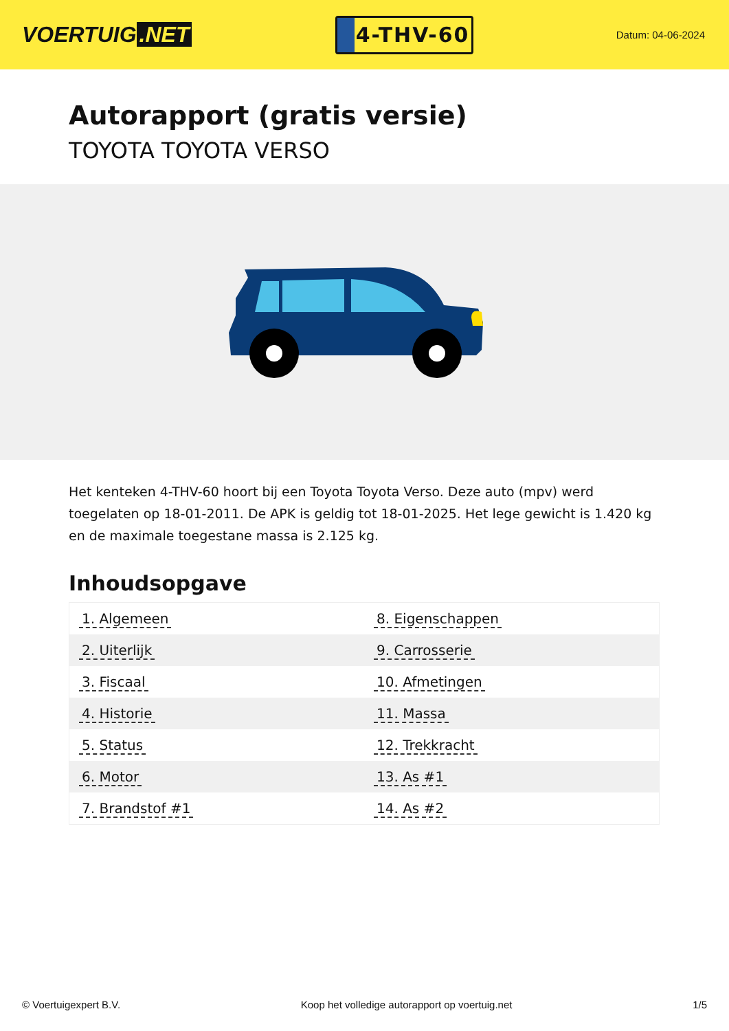VOERTUIG.NET
4-THV-60
Datum: 04-06-2024
Autorapport (gratis versie)
TOYOTA TOYOTA VERSO
Het kenteken 4-THV-60 hoort bij een Toyota Toyota Verso. Deze auto (mpv) werd toegelaten op 18-01-2011. De APK is geldig tot 18-01-2025. Het lege gewicht is 1.420 kg en de maximale toegestane massa is 2.125 kg.
Inhoudsopgave
| 1. Algemeen | 8. Eigenschappen |
| 2. Uiterlijk | 9. Carrosserie |
| 3. Fiscaal | 10. Afmetingen |
| 4. Historie | 11. Massa |
| 5. Status | 12. Trekkracht |
| 6. Motor | 13. As #1 |
| 7. Brandstof #1 | 14. As #2 |
© Voertuigexpert B.V. Koop het volledige autorapport op voertuig.net 1/5